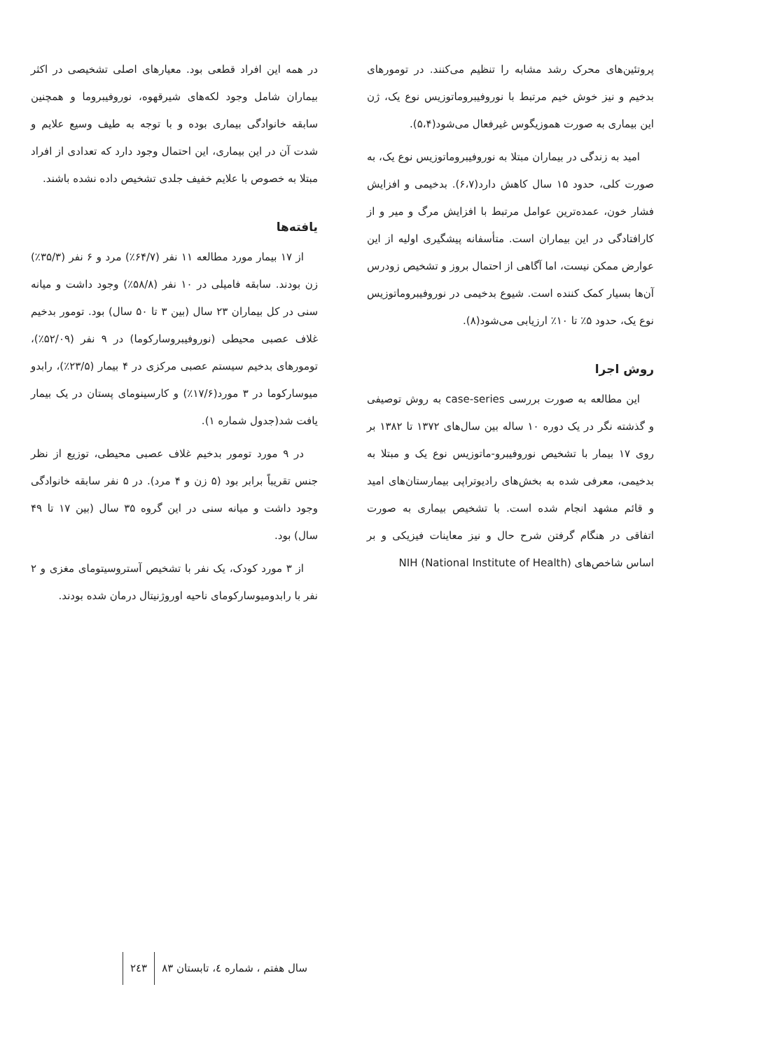پروتئین‌های محرک رشد مشابه را تنظیم می‌کنند. در تومورهای بدخیم و نیز خوش خیم مرتبط با نوروفیبروماتوزیس نوع یک، ژن این بیماری به صورت هموزیگوس غیرفعال می‌شود(۵،۴).
امید به زندگی در بیماران مبتلا به نوروفیبروماتوزیس نوع یک، به صورت کلی، حدود ۱۵ سال کاهش دارد(۶،۷). بدخیمی و افزایش فشار خون، عمده‌ترین عوامل مرتبط با افزایش مرگ و میر و از کارافتادگی در این بیماران است. متأسفانه پیشگیری اولیه از این عوارض ممکن نیست، اما آگاهی از احتمال بروز و تشخیص زودرس آن‌ها بسیار کمک کننده است. شیوع بدخیمی در نوروفیبروماتوزیس نوع یک، حدود ۵٪ تا ۱۰٪ ارزیابی می‌شود(۸).
روش اجرا
این مطالعه به صورت بررسی case-series به روش توصیفی و گذشته نگر در یک دوره ۱۰ ساله بین سال‌های ۱۳۷۲ تا ۱۳۸۲ بر روی ۱۷ بیمار با تشخیص نوروفیبرو-ماتوزیس نوع یک و مبتلا به بدخیمی، معرفی شده به بخش‌های رادیوتراپی بیمارستان‌های امید و قائم مشهد انجام شده است. با تشخیص بیماری به صورت اتفاقی در هنگام گرفتن شرح حال و نیز معاینات فیزیکی و بر اساس شاخص‌های NIH (National Institute of Health)
در همه این افراد قطعی بود. معیارهای اصلی تشخیصی در اکثر بیماران شامل وجود لکه‌های شیرقهوه، نوروفیبروما و همچنین سابقه خانوادگی بیماری بوده و با توجه به طیف وسیع علایم و شدت آن در این بیماری، این احتمال وجود دارد که تعدادی از افراد مبتلا به خصوص با علایم خفیف جلدی تشخیص داده نشده باشند.
یافته‌ها
از ۱۷ بیمار مورد مطالعه ۱۱ نفر (۶۴/۷٪) مرد و ۶ نفر (۳۵/۳٪) زن بودند. سابقه فامیلی در ۱۰ نفر (۵۸/۸٪) وجود داشت و میانه سنی در کل بیماران ۲۳ سال (بین ۳ تا ۵۰ سال) بود. تومور بدخیم غلاف عصبی محیطی (نوروفیبروسارکوما) در ۹ نفر (۵۲/۰۹٪)، تومورهای بدخیم سیستم عصبی مرکزی در ۴ بیمار (۲۳/۵٪)، رابدو میوسارکوما در ۳ مورد(۱۷/۶٪) و کارسینومای پستان در یک بیمار یافت شد(جدول شماره ۱).
در ۹ مورد تومور بدخیم غلاف عصبی محیطی، توزیع از نظر جنس تقریباً برابر بود (۵ زن و ۴ مرد). در ۵ نفر سابقه خانوادگی وجود داشت و میانه سنی در این گروه ۳۵ سال (بین ۱۷ تا ۴۹ سال) بود.
از ۳ مورد کودک، یک نفر با تشخیص آستروسیتومای مغزی و ۲ نفر با رابدومیوسارکومای ناحیه اوروژنیتال درمان شده بودند.
سال هفتم ، شماره ٤، تابستان ۸۳ ۲٤۳